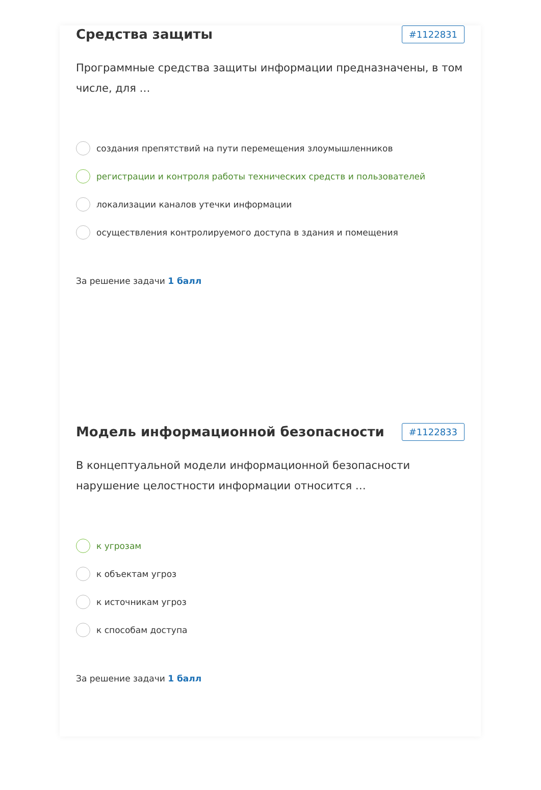Средства защиты
#1122831
Программные средства защиты информации предназначены, в том числе, для …
создания препятствий на пути перемещения злоумышленников
регистрации и контроля работы технических средств и пользователей
локализации каналов утечки информации
осуществления контролируемого доступа в здания и помещения
За решение задачи 1 балл
Модель информационной безопасности
#1122833
В концептуальной модели информационной безопасности нарушение целостности информации относится …
к угрозам
к объектам угроз
к источникам угроз
к способам доступа
За решение задачи 1 балл